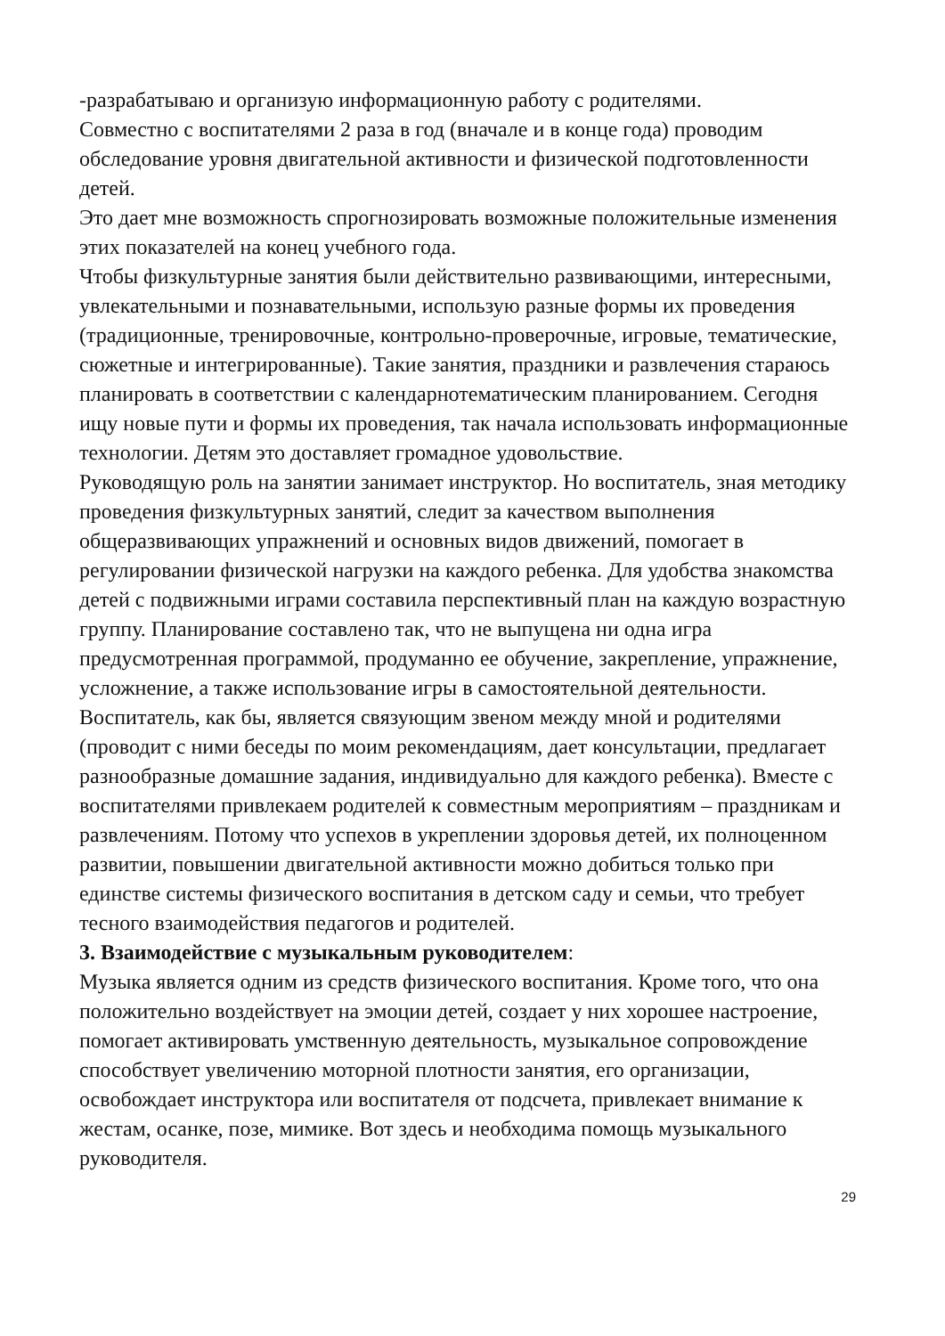-разрабатываю и организую информационную работу с родителями.
Совместно с воспитателями 2 раза в год (вначале и в конце года) проводим обследование уровня двигательной активности и физической подготовленности детей.
Это дает мне возможность спрогнозировать возможные положительные изменения этих показателей на конец учебного года.
Чтобы физкультурные занятия были действительно развивающими, интересными, увлекательными и познавательными, использую разные формы их проведения (традиционные, тренировочные, контрольно-проверочные, игровые, тематические, сюжетные и интегрированные). Такие занятия, праздники и развлечения стараюсь планировать в соответствии с календарнотематическим планированием. Сегодня ищу новые пути и формы их проведения, так начала использовать информационные технологии. Детям это доставляет громадное удовольствие.
Руководящую роль на занятии занимает инструктор. Но воспитатель, зная методику проведения физкультурных занятий, следит за качеством выполнения общеразвивающих упражнений и основных видов движений, помогает в регулировании физической нагрузки на каждого ребенка. Для удобства знакомства детей с подвижными играми составила перспективный план на каждую возрастную группу. Планирование составлено так, что не выпущена ни одна игра предусмотренная программой, продуманно ее обучение, закрепление, упражнение, усложнение, а также использование игры в самостоятельной деятельности. Воспитатель, как бы, является связующим звеном между мной и родителями (проводит с ними беседы по моим рекомендациям, дает консультации, предлагает разнообразные домашние задания, индивидуально для каждого ребенка). Вместе с воспитателями привлекаем родителей к совместным мероприятиям – праздникам и развлечениям. Потому что успехов в укреплении здоровья детей, их полноценном развитии, повышении двигательной активности можно добиться только при единстве системы физического воспитания в детском саду и семьи, что требует тесного взаимодействия педагогов и родителей.
3. Взаимодействие с музыкальным руководителем:
Музыка является одним из средств физического воспитания. Кроме того, что она положительно воздействует на эмоции детей, создает у них хорошее настроение, помогает активировать умственную деятельность, музыкальное сопровождение способствует увеличению моторной плотности занятия, его организации, освобождает инструктора или воспитателя от подсчета, привлекает внимание к жестам, осанке, позе, мимике. Вот здесь и необходима помощь музыкального руководителя.
29